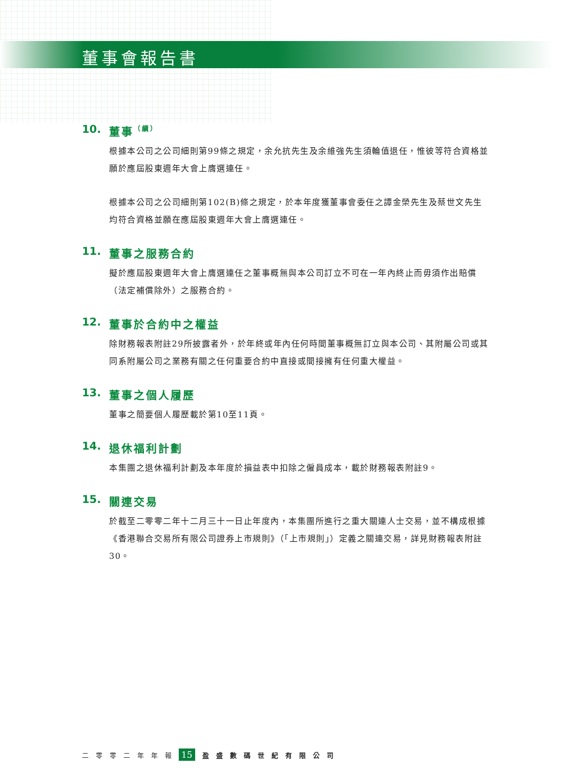董事會報告書
10. 董事 （續）
根據本公司之公司細則第99條之規定，余允抗先生及余維強先生須輪值退任，惟彼等符合資格並願於應屆股東週年大會上膺選連任。
根據本公司之公司細則第102(B)條之規定，於本年度獲董事會委任之譚金榮先生及蔡世文先生均符合資格並願在應屆股東週年大會上膺選連任。
11. 董事之服務合約
擬於應屆股東週年大會上膺選連任之董事概無與本公司訂立不可在一年內終止而毋須作出賠償（法定補償除外）之服務合約。
12. 董事於合約中之權益
除財務報表附註29所披露者外，於年終或年內任何時間董事概無訂立與本公司、其附屬公司或其同系附屬公司之業務有關之任何重要合約中直接或間接擁有任何重大權益。
13. 董事之個人履歷
董事之簡要個人履歷載於第10至11頁。
14. 退休福利計劃
本集團之退休福利計劃及本年度於損益表中扣除之僱員成本，載於財務報表附註9。
15. 關連交易
於截至二零零二年十二月三十一日止年度內，本集團所進行之重大關連人士交易，並不構成根據《香港聯合交易所有限公司證券上市規則》（「上市規則」）定義之關連交易，詳見財務報表附註30。
二零零二年年報 15 盈盛數碼世紀有限公司